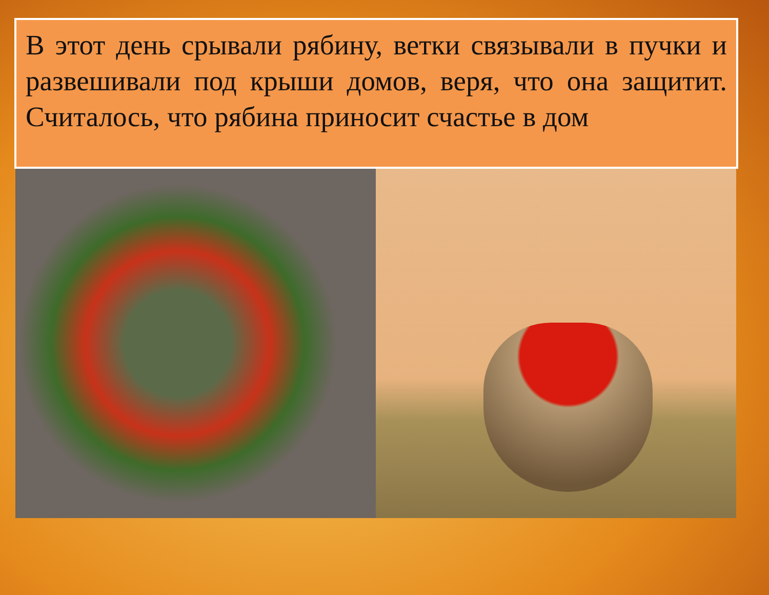В этот день срывали рябину, ветки связывали в пучки и развешивали под крыши домов, веря, что она защитит. Считалось, что рябина приносит счастье в дом